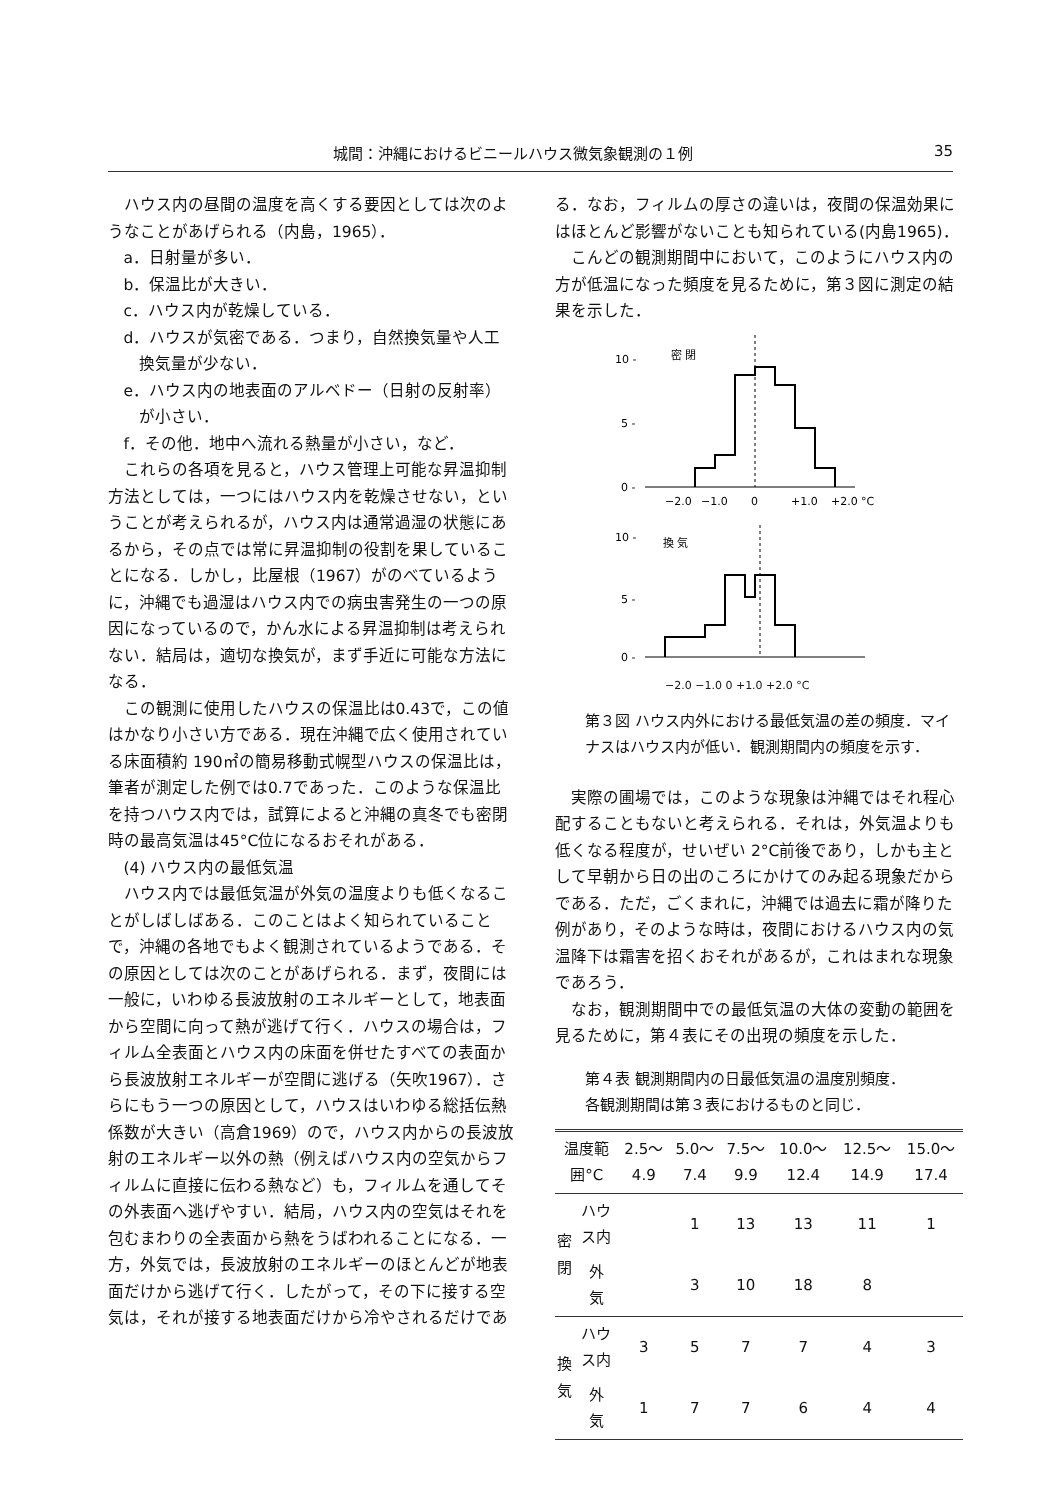城間：沖縄におけるビニールハウス微気象観測の１例 35
ハウス内の昼間の温度を高くする要因としては次のようなことがあげられる（内島，1965）．
a．日射量が多い．
b．保温比が大きい．
c．ハウス内が乾燥している．
d．ハウスが気密である．つまり，自然換気量や人工換気量が少ない．
e．ハウス内の地表面のアルベドー（日射の反射率）が小さい．
f．その他．地中へ流れる熱量が小さい，など．
これらの各項を見ると，ハウス管理上可能な昇温抑制方法としては，一つにはハウス内を乾燥させない，ということが考えられるが，ハウス内は通常過湿の状態にあるから，その点では常に昇温抑制の役割を果していることになる．しかし，比屋根（1967）がのべているように，沖縄でも過湿はハウス内での病虫害発生の一つの原因になっているので，かん水による昇温抑制は考えられない．結局は，適切な換気が，まず手近に可能な方法になる．
この観測に使用したハウスの保温比は0.43で，この値はかなり小さい方である．現在沖縄で広く使用されている床面積約 190㎡の簡易移動式幌型ハウスの保温比は，筆者が測定した例では0.7であった．このような保温比を持つハウス内では，試算によると沖縄の真冬でも密閉時の最高気温は45°C位になるおそれがある．
(4) ハウス内の最低気温
ハウス内では最低気温が外気の温度よりも低くなることがしばしばある．このことはよく知られていることで，沖縄の各地でもよく観測されているようである．その原因としては次のことがあげられる．まず，夜間には一般に，いわゆる長波放射のエネルギーとして，地表面から空間に向って熱が逃げて行く．ハウスの場合は，フィルム全表面とハウス内の床面を併せたすべての表面から長波放射エネルギーが空間に逃げる（矢吹1967）．さらにもう一つの原因として，ハウスはいわゆる総括伝熱係数が大きい（高倉1969）ので，ハウス内からの長波放射のエネルギー以外の熱（例えばハウス内の空気からフィルムに直接に伝わる熱など）も，フィルムを通してその外表面へ逃げやすい．結局，ハウス内の空気はそれを包むまわりの全表面から熱をうばわれることになる．一方，外気では，長波放射のエネルギーのほとんどが地表面だけから逃げて行く．したがって，その下に接する空気は，それが接する地表面だけから冷やされるだけであ
る．なお，フィルムの厚さの違いは，夜間の保温効果にはほとんど影響がないことも知られている(内島1965)．
こんどの観測期間中において，このようにハウス内の方が低温になった頻度を見るために，第３図に測定の結果を示した．
10 -
密 閉
5 -
0 -
−2.0
−1.0
0
+1.0
+2.0
°C
10 -
換 気
5 -
0 -
−2.0 −1.0 0 +1.0 +2.0 °C
第３図 ハウス内外における最低気温の差の頻度．マイナスはハウス内が低い．観測期間内の頻度を示す．
実際の圃場では，このような現象は沖縄ではそれ程心配することもないと考えられる．それは，外気温よりも低くなる程度が，せいぜい 2°C前後であり，しかも主として早朝から日の出のころにかけてのみ起る現象だからである．ただ，ごくまれに，沖縄では過去に霜が降りた例があり，そのような時は，夜間におけるハウス内の気温降下は霜害を招くおそれがあるが，これはまれな現象であろう．
なお，観測期間中での最低気温の大体の変動の範囲を見るために，第４表にその出現の頻度を示した．
第４表 観測期間内の日最低気温の温度別頻度．
各観測期間は第３表におけるものと同じ．
| 温度範囲°C | | 2.5〜4.9 | 5.0〜7.4 | 7.5〜9.9 | 10.0〜12.4 | 12.5〜14.9 | 15.0〜17.4 |
| --- | --- | --- | --- | --- | --- | --- | --- |
| 密 閉 | ハウス内 | | 1 | 13 | 13 | 11 | 1 |
| | 外 気 | | 3 | 10 | 18 | 8 | |
| 換 気 | ハウス内 | 3 | 5 | 7 | 7 | 4 | 3 |
| | 外 気 | 1 | 7 | 7 | 6 | 4 | 4 |